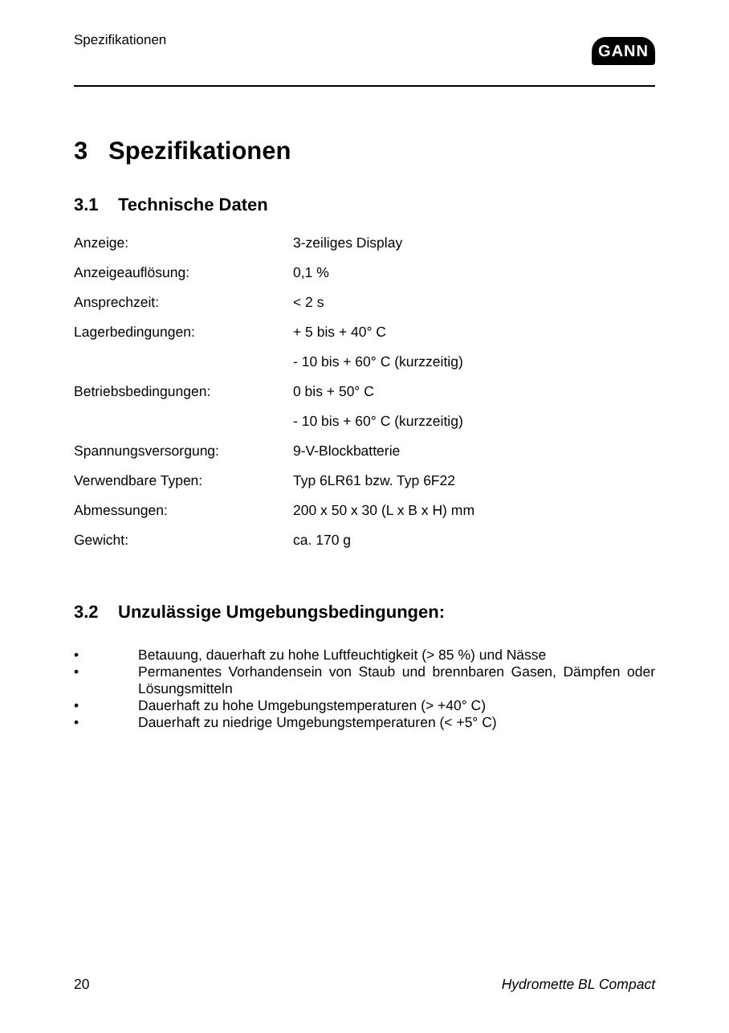Spezifikationen
GANN
3 Spezifikationen
3.1 Technische Daten
| Anzeige: | 3-zeiliges Display |
| Anzeigeauflösung: | 0,1 % |
| Ansprechzeit: | < 2 s |
| Lagerbedingungen: | + 5 bis + 40° C |
| | - 10 bis + 60° C (kurzzeitig) |
| Betriebsbedingungen: | 0 bis + 50° C |
| | - 10 bis + 60° C (kurzzeitig) |
| Spannungsversorgung: | 9-V-Blockbatterie |
| Verwendbare Typen: | Typ 6LR61 bzw. Typ 6F22 |
| Abmessungen: | 200 x 50 x 30 (L x B x H) mm |
| Gewicht: | ca. 170 g |
3.2 Unzulässige Umgebungsbedingungen:
• Betauung, dauerhaft zu hohe Luftfeuchtigkeit (> 85 %) und Nässe
• Permanentes Vorhandensein von Staub und brennbaren Gasen, Dämpfen oder Lösungsmitteln
• Dauerhaft zu hohe Umgebungstemperaturen (> +40° C)
• Dauerhaft zu niedrige Umgebungstemperaturen (< +5° C)
20 Hydromette BL Compact